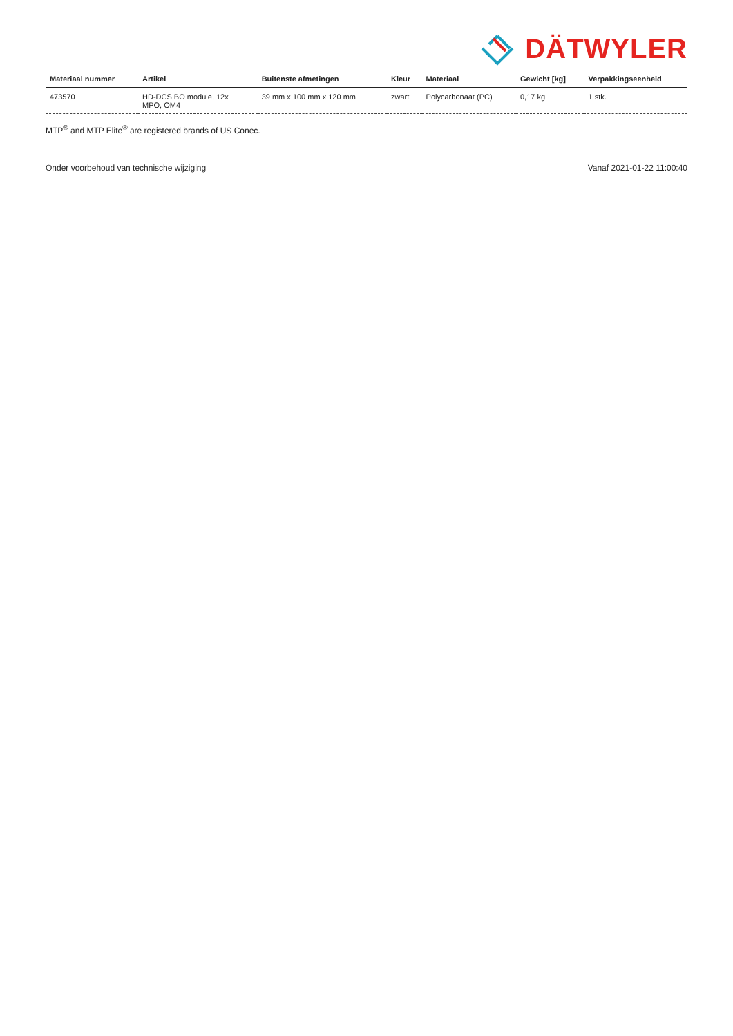DÄTWYLER
| Materiaal nummer | Artikel | Buitenste afmetingen | Kleur | Materiaal | Gewicht [kg] | Verpakkingseenheid |
| --- | --- | --- | --- | --- | --- | --- |
| 473570 | HD-DCS BO module, 12x MPO, OM4 | 39 mm x 100 mm x 120 mm | zwart | Polycarbonaat (PC) | 0,17 kg | 1 stk. |
MTP<sup>®</sup> and MTP Elite<sup>®</sup> are registered brands of US Conec.
Onder voorbehoud van technische wijziging Vanaf 2021-01-22 11:00:40